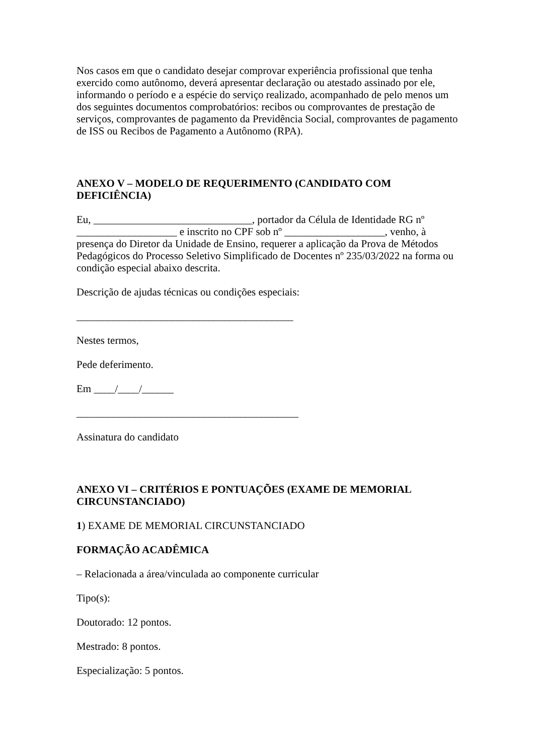Nos casos em que o candidato desejar comprovar experiência profissional que tenha exercido como autônomo, deverá apresentar declaração ou atestado assinado por ele, informando o período e a espécie do serviço realizado, acompanhado de pelo menos um dos seguintes documentos comprobatórios: recibos ou comprovantes de prestação de serviços, comprovantes de pagamento da Previdência Social, comprovantes de pagamento de ISS ou Recibos de Pagamento a Autônomo (RPA).
ANEXO V – MODELO DE REQUERIMENTO (CANDIDATO COM DEFICIÊNCIA)
Eu, ______________________________, portador da Célula de Identidade RG nº ___________________ e inscrito no CPF sob nº ___________________, venho, à presença do Diretor da Unidade de Ensino, requerer a aplicação da Prova de Métodos Pedagógicos do Processo Seletivo Simplificado de Docentes nº 235/03/2022 na forma ou condição especial abaixo descrita.
Descrição de ajudas técnicas ou condições especiais:
_________________________________________
Nestes termos,
Pede deferimento.
Em ____/____/______
__________________________________________
Assinatura do candidato
ANEXO VI – CRITÉRIOS E PONTUAÇÕES (EXAME DE MEMORIAL CIRCUNSTANCIADO)
1) EXAME DE MEMORIAL CIRCUNSTANCIADO
FORMAÇÃO ACADÊMICA
– Relacionada a área/vinculada ao componente curricular
Tipo(s):
Doutorado: 12 pontos.
Mestrado: 8 pontos.
Especialização: 5 pontos.